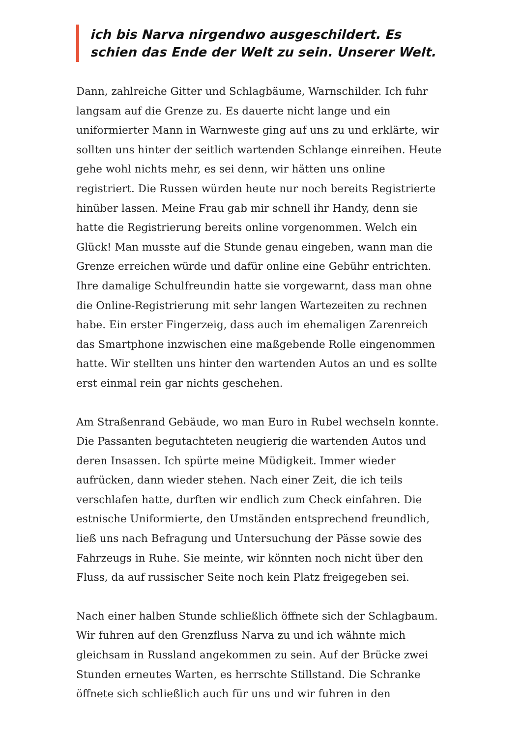ich bis Narva nirgendwo ausgeschildert. Es schien das Ende der Welt zu sein. Unserer Welt.
Dann, zahlreiche Gitter und Schlagbäume, Warnschilder. Ich fuhr langsam auf die Grenze zu. Es dauerte nicht lange und ein uniformierter Mann in Warnweste ging auf uns zu und erklärte, wir sollten uns hinter der seitlich wartenden Schlange einreihen. Heute gehe wohl nichts mehr, es sei denn, wir hätten uns online registriert. Die Russen würden heute nur noch bereits Registrierte hinüber lassen. Meine Frau gab mir schnell ihr Handy, denn sie hatte die Registrierung bereits online vorgenommen. Welch ein Glück! Man musste auf die Stunde genau eingeben, wann man die Grenze erreichen würde und dafür online eine Gebühr entrichten. Ihre damalige Schulfreundin hatte sie vorgewarnt, dass man ohne die Online-Registrierung mit sehr langen Wartezeiten zu rechnen habe. Ein erster Fingerzeig, dass auch im ehemaligen Zarenreich das Smartphone inzwischen eine maßgebende Rolle eingenommen hatte. Wir stellten uns hinter den wartenden Autos an und es sollte erst einmal rein gar nichts geschehen.
Am Straßenrand Gebäude, wo man Euro in Rubel wechseln konnte. Die Passanten begutachteten neugierig die wartenden Autos und deren Insassen. Ich spürte meine Müdigkeit. Immer wieder aufrücken, dann wieder stehen. Nach einer Zeit, die ich teils verschlafen hatte, durften wir endlich zum Check einfahren. Die estnische Uniformierte, den Umständen entsprechend freundlich, ließ uns nach Befragung und Untersuchung der Pässe sowie des Fahrzeugs in Ruhe. Sie meinte, wir könnten noch nicht über den Fluss, da auf russischer Seite noch kein Platz freigegeben sei.
Nach einer halben Stunde schließlich öffnete sich der Schlagbaum. Wir fuhren auf den Grenzfluss Narva zu und ich wähnte mich gleichsam in Russland angekommen zu sein. Auf der Brücke zwei Stunden erneutes Warten, es herrschte Stillstand. Die Schranke öffnete sich schließlich auch für uns und wir fuhren in den